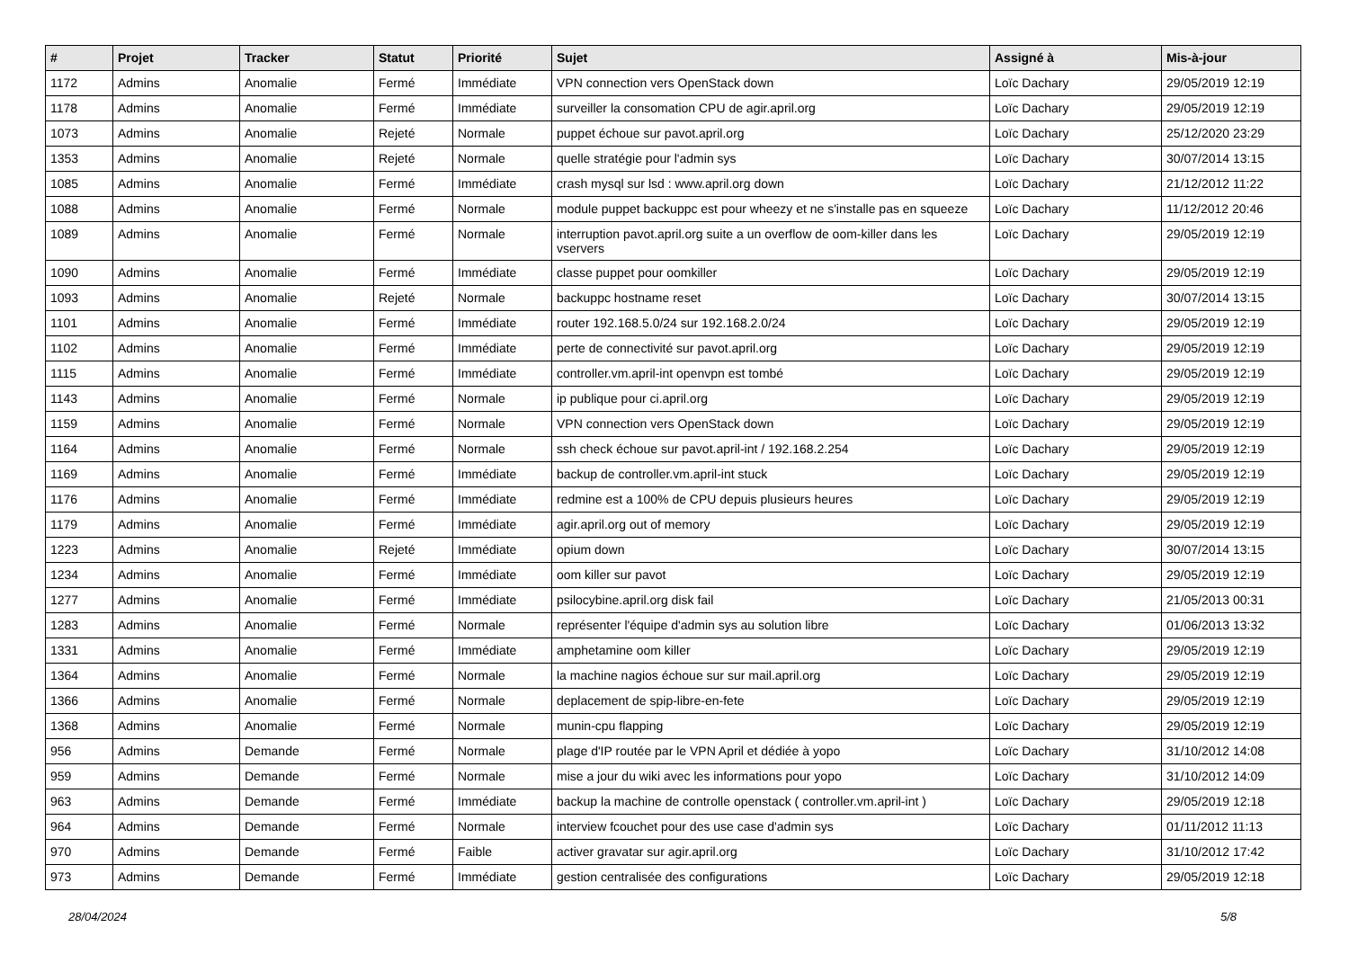| # | Projet | Tracker | Statut | Priorité | Sujet | Assigné à | Mis-à-jour |
| --- | --- | --- | --- | --- | --- | --- | --- |
| 1172 | Admins | Anomalie | Fermé | Immédiate | VPN connection vers OpenStack down | Loïc Dachary | 29/05/2019 12:19 |
| 1178 | Admins | Anomalie | Fermé | Immédiate | surveiller la consomation CPU de agir.april.org | Loïc Dachary | 29/05/2019 12:19 |
| 1073 | Admins | Anomalie | Rejeté | Normale | puppet échoue sur pavot.april.org | Loïc Dachary | 25/12/2020 23:29 |
| 1353 | Admins | Anomalie | Rejeté | Normale | quelle stratégie pour l'admin sys | Loïc Dachary | 30/07/2014 13:15 |
| 1085 | Admins | Anomalie | Fermé | Immédiate | crash mysql sur lsd : www.april.org down | Loïc Dachary | 21/12/2012 11:22 |
| 1088 | Admins | Anomalie | Fermé | Normale | module puppet backuppc est pour wheezy et ne s'installe pas en squeeze | Loïc Dachary | 11/12/2012 20:46 |
| 1089 | Admins | Anomalie | Fermé | Normale | interruption pavot.april.org suite a un overflow de oom-killer dans les vservers | Loïc Dachary | 29/05/2019 12:19 |
| 1090 | Admins | Anomalie | Fermé | Immédiate | classe puppet pour oomkiller | Loïc Dachary | 29/05/2019 12:19 |
| 1093 | Admins | Anomalie | Rejeté | Normale | backuppc hostname reset | Loïc Dachary | 30/07/2014 13:15 |
| 1101 | Admins | Anomalie | Fermé | Immédiate | router 192.168.5.0/24 sur 192.168.2.0/24 | Loïc Dachary | 29/05/2019 12:19 |
| 1102 | Admins | Anomalie | Fermé | Immédiate | perte de connectivité sur pavot.april.org | Loïc Dachary | 29/05/2019 12:19 |
| 1115 | Admins | Anomalie | Fermé | Immédiate | controller.vm.april-int openvpn est tombé | Loïc Dachary | 29/05/2019 12:19 |
| 1143 | Admins | Anomalie | Fermé | Normale | ip publique pour ci.april.org | Loïc Dachary | 29/05/2019 12:19 |
| 1159 | Admins | Anomalie | Fermé | Normale | VPN connection vers OpenStack down | Loïc Dachary | 29/05/2019 12:19 |
| 1164 | Admins | Anomalie | Fermé | Normale | ssh check échoue sur pavot.april-int / 192.168.2.254 | Loïc Dachary | 29/05/2019 12:19 |
| 1169 | Admins | Anomalie | Fermé | Immédiate | backup de controller.vm.april-int stuck | Loïc Dachary | 29/05/2019 12:19 |
| 1176 | Admins | Anomalie | Fermé | Immédiate | redmine est a 100% de CPU depuis plusieurs heures | Loïc Dachary | 29/05/2019 12:19 |
| 1179 | Admins | Anomalie | Fermé | Immédiate | agir.april.org out of memory | Loïc Dachary | 29/05/2019 12:19 |
| 1223 | Admins | Anomalie | Rejeté | Immédiate | opium down | Loïc Dachary | 30/07/2014 13:15 |
| 1234 | Admins | Anomalie | Fermé | Immédiate | oom killer sur pavot | Loïc Dachary | 29/05/2019 12:19 |
| 1277 | Admins | Anomalie | Fermé | Immédiate | psilocybine.april.org disk fail | Loïc Dachary | 21/05/2013 00:31 |
| 1283 | Admins | Anomalie | Fermé | Normale | représenter l'équipe d'admin sys au solution libre | Loïc Dachary | 01/06/2013 13:32 |
| 1331 | Admins | Anomalie | Fermé | Immédiate | amphetamine oom killer | Loïc Dachary | 29/05/2019 12:19 |
| 1364 | Admins | Anomalie | Fermé | Normale | la machine nagios échoue sur sur mail.april.org | Loïc Dachary | 29/05/2019 12:19 |
| 1366 | Admins | Anomalie | Fermé | Normale | deplacement de spip-libre-en-fete | Loïc Dachary | 29/05/2019 12:19 |
| 1368 | Admins | Anomalie | Fermé | Normale | munin-cpu flapping | Loïc Dachary | 29/05/2019 12:19 |
| 956 | Admins | Demande | Fermé | Normale | plage d'IP routée par le VPN April et dédiée à yopo | Loïc Dachary | 31/10/2012 14:08 |
| 959 | Admins | Demande | Fermé | Normale | mise a jour du wiki avec les informations pour yopo | Loïc Dachary | 31/10/2012 14:09 |
| 963 | Admins | Demande | Fermé | Immédiate | backup la machine de controlle openstack ( controller.vm.april-int ) | Loïc Dachary | 29/05/2019 12:18 |
| 964 | Admins | Demande | Fermé | Normale | interview fcouchet pour des use case d'admin sys | Loïc Dachary | 01/11/2012 11:13 |
| 970 | Admins | Demande | Fermé | Faible | activer gravatar sur agir.april.org | Loïc Dachary | 31/10/2012 17:42 |
| 973 | Admins | Demande | Fermé | Immédiate | gestion centralisée des configurations | Loïc Dachary | 29/05/2019 12:18 |
28/04/2024 5/8